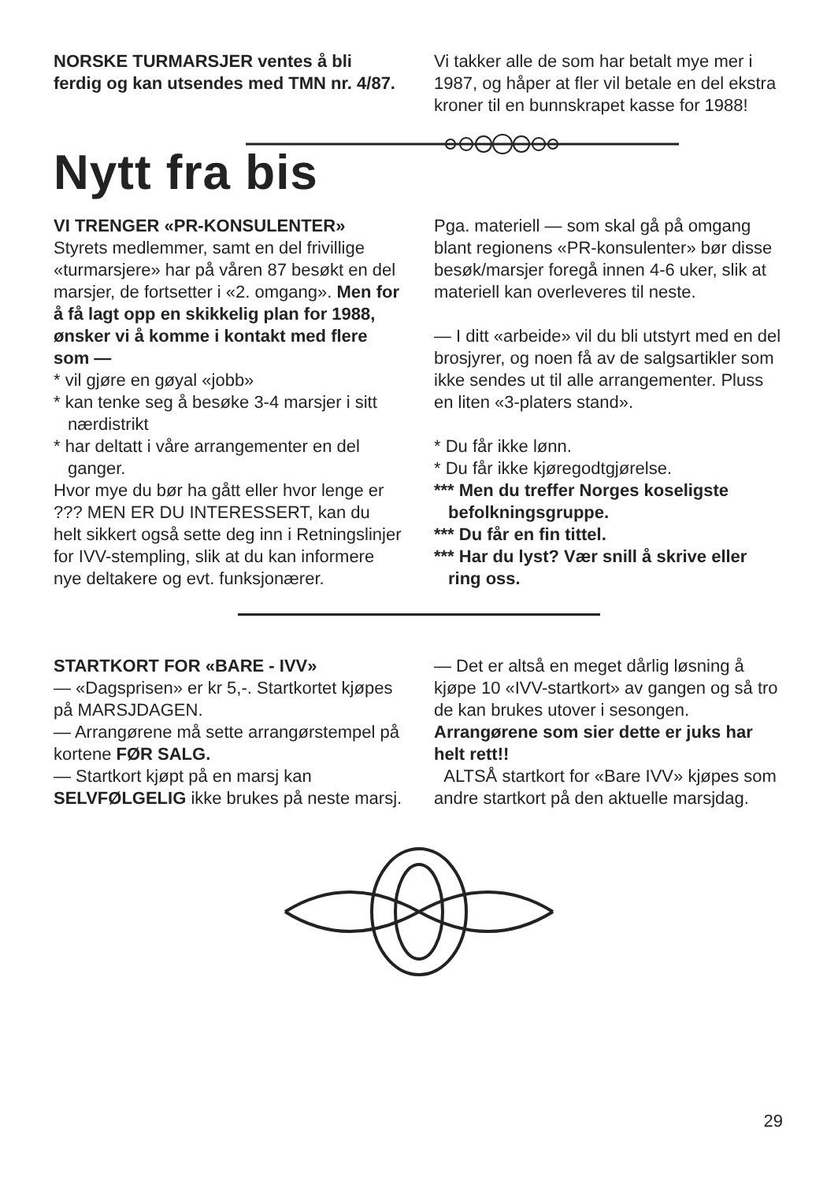NORSKE TURMARSJER ventes å bli ferdig og kan utsendes med TMN nr. 4/87.
Vi takker alle de som har betalt mye mer i 1987, og håper at fler vil betale en del ekstra kroner til en bunnskrapet kasse for 1988!
Nytt fra bis
VI TRENGER «PR-KONSULENTER»
Styrets medlemmer, samt en del frivillige «turmarsjere» har på våren 87 besøkt en del marsjer, de fortsetter i «2. omgang». Men for å få lagt opp en skikkelig plan for 1988, ønsker vi å komme i kontakt med flere som —
* vil gjøre en gøyal «jobb»
* kan tenke seg å besøke 3-4 marsjer i sitt nærdistrikt
* har deltatt i våre arrangementer en del ganger.
Hvor mye du bør ha gått eller hvor lenge er ??? MEN ER DU INTERESSERT, kan du helt sikkert også sette deg inn i Retningslinjer for IVV-stempling, slik at du kan informere nye deltakere og evt. funksjonærer.
Pga. materiell — som skal gå på omgang blant regionens «PR-konsulenter» bør disse besøk/marsjer foregå innen 4-6 uker, slik at materiell kan overleveres til neste.
— I ditt «arbeide» vil du bli utstyrt med en del brosjyrer, og noen få av de salgsartikler som ikke sendes ut til alle arrangementer. Pluss en liten «3-platers stand».
* Du får ikke lønn.
* Du får ikke kjøregodtgjørelse.
*** Men du treffer Norges koseligste befolkningsgruppe.
*** Du får en fin tittel.
*** Har du lyst? Vær snill å skrive eller ring oss.
STARTKORT FOR «BARE - IVV»
— «Dagsprisen» er kr 5,-. Startkortet kjøpes på MARSJDAGEN.
— Arrangørene må sette arrangørstempel på kortene FØR SALG.
— Startkort kjøpt på en marsj kan SELVFØLGELIG ikke brukes på neste marsj.
— Det er altså en meget dårlig løsning å kjøpe 10 «IVV-startkort» av gangen og så tro de kan brukes utover i sesongen. Arrangørene som sier dette er juks har helt rett!!
ALTSÅ startkort for «Bare IVV» kjøpes som andre startkort på den aktuelle marsjdag.
29